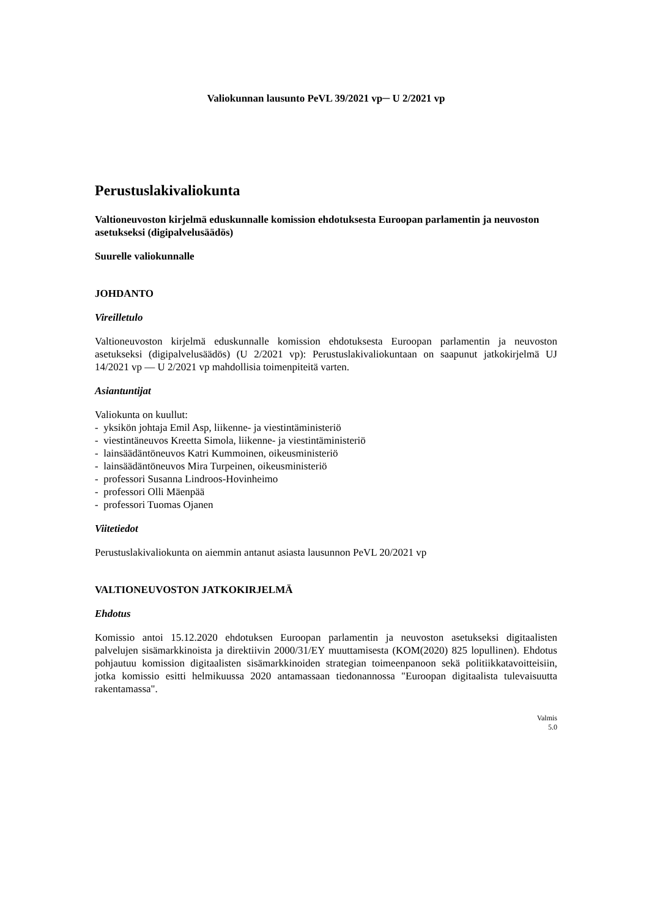Valiokunnan lausunto PeVL 39/2021 vp─ U 2/2021 vp
Perustuslakivaliokunta
Valtioneuvoston kirjelmä eduskunnalle komission ehdotuksesta Euroopan parlamentin ja neuvoston asetukseksi (digipalvelusäädös)
Suurelle valiokunnalle
JOHDANTO
Vireilletulo
Valtioneuvoston kirjelmä eduskunnalle komission ehdotuksesta Euroopan parlamentin ja neuvoston asetukseksi (digipalvelusäädös) (U 2/2021 vp): Perustuslakivaliokuntaan on saapunut jatkokirjelmä UJ 14/2021 vp — U 2/2021 vp mahdollisia toimenpiteitä varten.
Asiantuntijat
Valiokunta on kuullut:
- yksikön johtaja Emil Asp, liikenne- ja viestintäministeriö
- viestintäneuvos Kreetta Simola, liikenne- ja viestintäministeriö
- lainsäädäntöneuvos Katri Kummoinen, oikeusministeriö
- lainsäädäntöneuvos Mira Turpeinen, oikeusministeriö
- professori Susanna Lindroos-Hovinheimo
- professori Olli Mäenpää
- professori Tuomas Ojanen
Viitetiedot
Perustuslakivaliokunta on aiemmin antanut asiasta lausunnon PeVL 20/2021 vp
VALTIONEUVOSTON JATKOKIRJELMÄ
Ehdotus
Komissio antoi 15.12.2020 ehdotuksen Euroopan parlamentin ja neuvoston asetukseksi digitaalisten palvelujen sisämarkkinoista ja direktiivin 2000/31/EY muuttamisesta (KOM(2020) 825 lopullinen). Ehdotus pohjautuu komission digitaalisten sisämarkkinoiden strategian toimeenpanoon sekä politiikkatavoitteisiin, jotka komissio esitti helmikuussa 2020 antamassaan tiedonannossa "Euroopan digitaalista tulevaisuutta rakentamassa".
Valmis
5.0